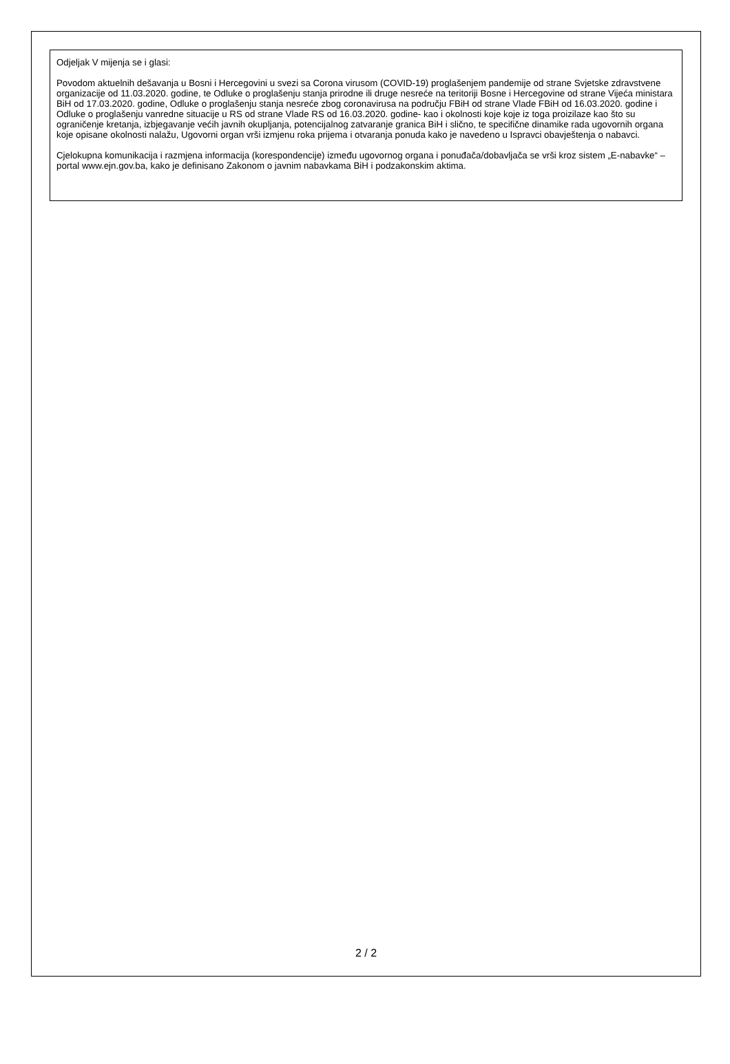Odjeljak V mijenja se i glasi:
Povodom aktuelnih dešavanja u Bosni i Hercegovini u svezi sa Corona virusom (COVID-19) proglašenjem pandemije od strane Svjetske zdravstvene organizacije od 11.03.2020. godine, te Odluke o proglašenju stanja prirodne ili druge nesreće na teritoriji Bosne i Hercegovine od strane Vijeća ministara BiH od 17.03.2020. godine, Odluke o proglašenju stanja nesreće zbog coronavirusa na području FBiH od strane Vlade FBiH od 16.03.2020. godine i Odluke o proglašenju vanredne situacije u RS od strane Vlade RS od 16.03.2020. godine- kao i okolnosti koje koje iz toga proizilaze kao što su ograničenje kretanja, izbjegavanje većih javnih okupljanja, potencijalnog zatvaranje granica BiH i slično, te specifične dinamike rada ugovornih organa koje opisane okolnosti nalažu, Ugovorni organ vrši izmjenu roka prijema i otvaranja ponuda kako je navedeno u Ispravci obavještenja o nabavci.
Cjelokupna komunikacija i razmjena informacija (korespondencije) između ugovornog organa i ponuđača/dobavljača se vrši kroz sistem „E-nabavke“ – portal www.ejn.gov.ba, kako je definisano Zakonom o javnim nabavkama BiH i podzakonskim aktima.
2 / 2